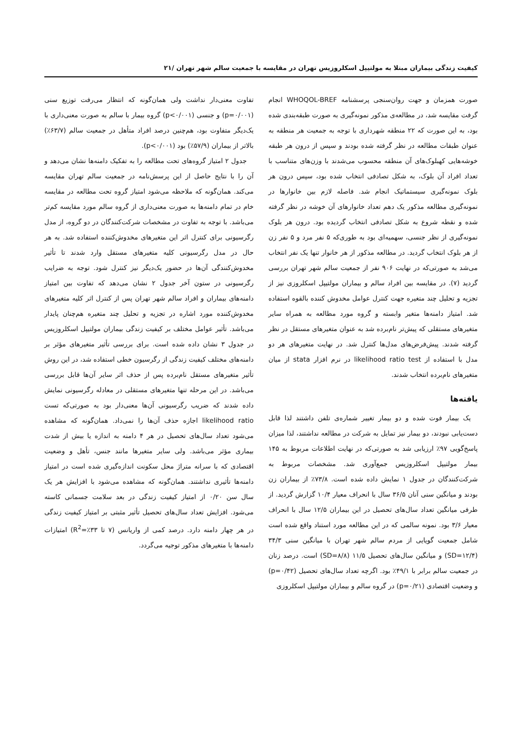کیفیت زندگی بیماران مبتلا به مولتیپل اسکلروزیس تهران در مقایسه با جمعیت سالم شهر تهران /۲۱
صورت همزمان و جهت روان‌سنجی پرسشنامه WHOQOL-BREF انجام گرفت مقایسه شد، در مطالعه‌ی مذکور نمونه‌گیری به صورت طبقه‌بندی شده بود، به این صورت که ۲۲ منطقه شهرداری با توجه به جمعیت هر منطقه به عنوان طبقات مطالعه در نظر گرفته شده بودند و سپس از درون هر طبقه خوشه‌هایی کهبلوک‌های آن منطقه محسوب می‌شدند با وزن‌های متناسب با تعداد افراد آن بلوک، به شکل تصادفی انتخاب شده بود، سپس درون هر بلوک نمونه‌گیری سیستماتیک انجام شد. فاصله لازم بین خانوارها در نمونه‌گیری مطالعه مذکور یک دهم تعداد خانوارهای آن خوشه در نظر گرفته شده و نقطه شروع به شکل تصادفی انتخاب گردیده بود. درون هر بلوک نمونه‌گیری از نظر جنسی، سهمیه‌ای بود به طوری‌که ۵ نفر مرد و ۵ نفر زن از هر بلوک انتخاب گردید. در مطالعه مذکور از هر خانوار تنها یک نفر انتخاب می‌شد به صورتی‌که در نهایت ۹۰۶ نفر از جمعیت سالم شهر تهران بررسی گردید (۷). در مقایسه بین افراد سالم و بیماران مولتیپل اسکلروزی نیز از تجزیه و تحلیل چند متغیره جهت کنترل عوامل مخدوش کننده بالقوه استفاده شد. امتیاز دامنه‌ها متغیر وابسته و گروه مورد مطالعه به همراه سایر متغیرهای مستقلی که پیش‌تر نام‌برده شد به عنوان متغیرهای مستقل در نظر گرفته شدند. پیش‌فرض‌های مدل‌ها کنترل شد. در نهایت متغیرهای هر دو مدل با استفاده از likelihood ratio test در نرم افزار stata از میان متغیرهای نام‌برده انتخاب شدند.
یافته‌ها
یک بیمار فوت شده و دو بیمار تغییر شماره‌ی تلفن داشتند لذا قابل دست‌یابی نبودند، دو بیمار نیز تمایل به شرکت در مطالعه نداشتند، لذا میزان پاسخ‌گویی ۹۷٪ ارزیابی شد به صورتی‌که در نهایت اطلاعات مربوط به ۱۴۵ بیمار مولتیپل اسکلروزیس جمع‌آوری شد. مشخصات مربوط به شرکت‌کنندگان در جدول ۱ نمایش داده شده است. ۷۳/۸٪ از بیماران زن بودند و میانگین سنی آنان ۳۶/۵ سال با انحراف معیار ۱۰/۴ گزارش گردید. از طرفی میانگین تعداد سال‌های تحصیل در این بیماران ۱۲/۵ سال با انحراف معیار ۳/۶ بود. نمونه سالمی که در این مطالعه مورد استناد واقع شده است شامل جمعیت گویایی از مردم سالم شهر تهران با میانگین سنی ۳۴/۳ (SD=۱۲/۴) و میانگین سال‌های تحصیل ۱۱/۵ (SD=۸/۸) است. درصد زنان در جمعیت سالم برابر با ۴۹/۱٪ بود. اگرچه تعداد سال‌های تحصیل (p=۰/۴۲) و وضعیت اقتصادی (p=۰/۲۱) در گروه سالم و بیماران مولتیپل اسکلروزی
تفاوت معنی‌دار نداشت ولی همان‌گونه که انتظار می‌رفت توزیع سنی (p=۰/۰۰۱) و جنسی (p<۰/۰۰۱) گروه بیمار با سالم به صورت معنی‌داری با یک‌دیگر متفاوت بود، هم‌چنین درصد افراد متأهل در جمعیت سالم (۶۳/۷٪) بالاتر از بیماران (۵۷/۹٪) بود (p<۰/۰۰۱).
جدول ۲ امتیاز گروه‌های تحت مطالعه را به تفکیک دامنه‌ها نشان می‌دهد و آن را با نتایج حاصل از این پرسش‌نامه در جمعیت سالم تهران مقایسه می‌کند. همان‌گونه که ملاحظه می‌شود امتیاز گروه تحت مطالعه در مقایسه خام در تمام دامنه‌ها به صورت معنی‌داری از گروه سالم مورد مقایسه کم‌تر می‌باشد. با توجه به تفاوت در مشخصات شرکت‌کنندگان در دو گروه، از مدل رگرسیونی برای کنترل اثر این متغیرهای مخدوش‌کننده استفاده شد. به هر حال در مدل رگرسیونی کلیه متغیرهای مستقل وارد شدند تا تأثیر مخدوش‌کنندگی آن‌ها در حضور یک‌دیگر نیز کنترل شود. توجه به ضرایب رگرسیونی در ستون آخر جدول ۲ نشان می‌دهد که تفاوت بین امتیاز دامنه‌های بیماران و افراد سالم شهر تهران پس از کنترل اثر کلیه متغیرهای مخدوش‌کننده مورد اشاره در تجزیه و تحلیل چند متغیره هم‌چنان پایدار می‌باشد. تأثیر عوامل مختلف بر کیفیت زندگی بیماران مولتیپل اسکلروزیس در جدول ۳ نشان داده شده است. برای بررسی تأثیر متغیرهای مؤثر بر دامنه‌های مختلف کیفیت زندگی از رگرسیون خطی استفاده شد، در این روش تأثیر متغیرهای مستقل نام‌برده پس از حذف اثر سایر آن‌ها قابل بررسی می‌باشد. در این مرحله تنها متغیرهای مستقلی در معادله رگرسیونی نمایش داده شدند که ضریب رگرسیونی آن‌ها معنی‌دار بود به صورتی‌که تست likelihood ratio اجازه حذف آن‌ها را نمی‌داد. همان‌گونه که مشاهده می‌شود تعداد سال‌های تحصیل در هر ۴ دامنه به اندازه یا بیش از شدت بیماری مؤثر می‌باشد. ولی سایر متغیرها مانند جنس، تأهل و وضعیت اقتصادی که با سرانه متراژ محل سکونت اندازه‌گیری شده است در امتیاز دامنه‌ها تأثیری نداشتند. همان‌گونه که مشاهده می‌شود با افزایش هر یک سال سن ۰/۲۰ از امتیاز کیفیت زندگی در بعد سلامت جسمانی کاسته می‌شود. افزایش تعداد سال‌های تحصیل تأثیر مثبتی بر امتیاز کیفیت زندگی در هر چهار دامنه دارد. درصد کمی از واریانس (۷ تا ۳۳٪=R<sup>2</sup>) امتیازات دامنه‌ها با متغیرهای مذکور توجیه می‌گردد.